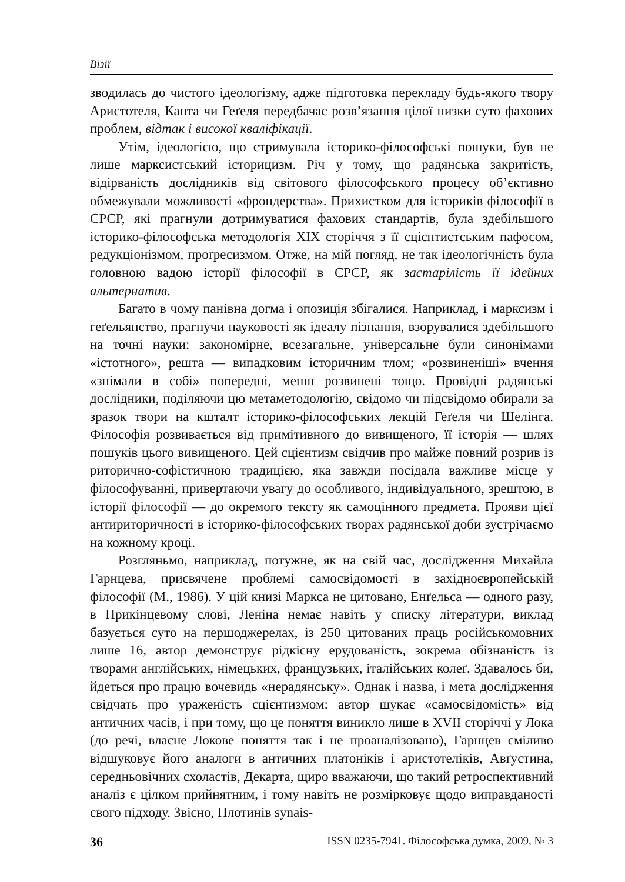Візії
зводилась до чистого ідеологізму, адже підготовка перекладу будь-якого твору Аристотеля, Канта чи Геґеля передбачає розв’язання цілої низки суто фахових проблем, відтак і високої кваліфікації.
Утім, ідеологією, що стримувала історико-філософські пошуки, був не лише марксистський історицизм. Річ у тому, що радянська закритість, відірваність дослідників від світового філософського процесу об’єктивно обмежували можливості «фрондерства». Прихистком для істориків філософії в СРСР, які прагнули дотримуватися фахових стандартів, була здебільшого історико-філософська методологія XIX сторіччя з її сцієнтистським пафосом, редукціонізмом, проґресизмом. Отже, на мій погляд, не так ідеологічність була головною вадою історії філософії в СРСР, як застарілість її ідейних альтернатив.
Багато в чому панівна догма і опозиція збігалися. Наприклад, і марксизм і геґельянство, прагнучи науковості як ідеалу пізнання, взорувалися здебільшого на точні науки: закономірне, всезагальне, універсальне були синонімами «істотного», решта — випадковим історичним тлом; «розвиненіші» вчення «знімали в собі» попередні, менш розвинені тощо. Провідні радянські дослідники, поділяючи цю метаметодологію, свідомо чи підсвідомо обирали за зразок твори на кшталт історико-філософських лекцій Геґеля чи Шелінга. Філософія розвивається від примітивного до вивищеного, її історія — шлях пошуків цього вивищеного. Цей сцієнтизм свідчив про майже повний розрив із риторично-софістичною традицією, яка завжди посідала важливе місце у філософуванні, привертаючи увагу до особливого, індивідуального, зрештою, в історії філософії — до окремого тексту як самоцінного предмета. Прояви цієї антириторичності в історико-філософських творах радянської доби зустрічаємо на кожному кроці.
Розгляньмо, наприклад, потужне, як на свій час, дослідження Михайла Гарнцева, присвячене проблемі самосвідомості в західноєвропейській філософії (М., 1986). У цій книзі Маркса не цитовано, Енґельса — одного разу, в Прикінцевому слові, Леніна немає навіть у списку літератури, виклад базується суто на першоджерелах, із 250 цитованих праць російськомовних лише 16, автор демонструє рідкісну ерудованість, зокрема обізнаність із творами англійських, німецьких, французьких, італійських колеґ. Здавалось би, йдеться про працю вочевидь «нерадянську». Однак і назва, і мета дослідження свідчать про ураженість сцієнтизмом: автор шукає «самосвідомість» від античних часів, і при тому, що це поняття виникло лише в XVII сторіччі у Лока (до речі, власне Локове поняття так і не проаналізовано), Гарнцев сміливо відшуковує його аналоги в античних платоніків і аристотеліків, Авґустина, середньовічних схоластів, Декарта, щиро вважаючи, що такий ретроспективний аналіз є цілком прийнятним, і тому навіть не розмірковує щодо виправданості свого підходу. Звісно, Плотинів synais-
36 ISSN 0235-7941. Філософська думка, 2009, № 3